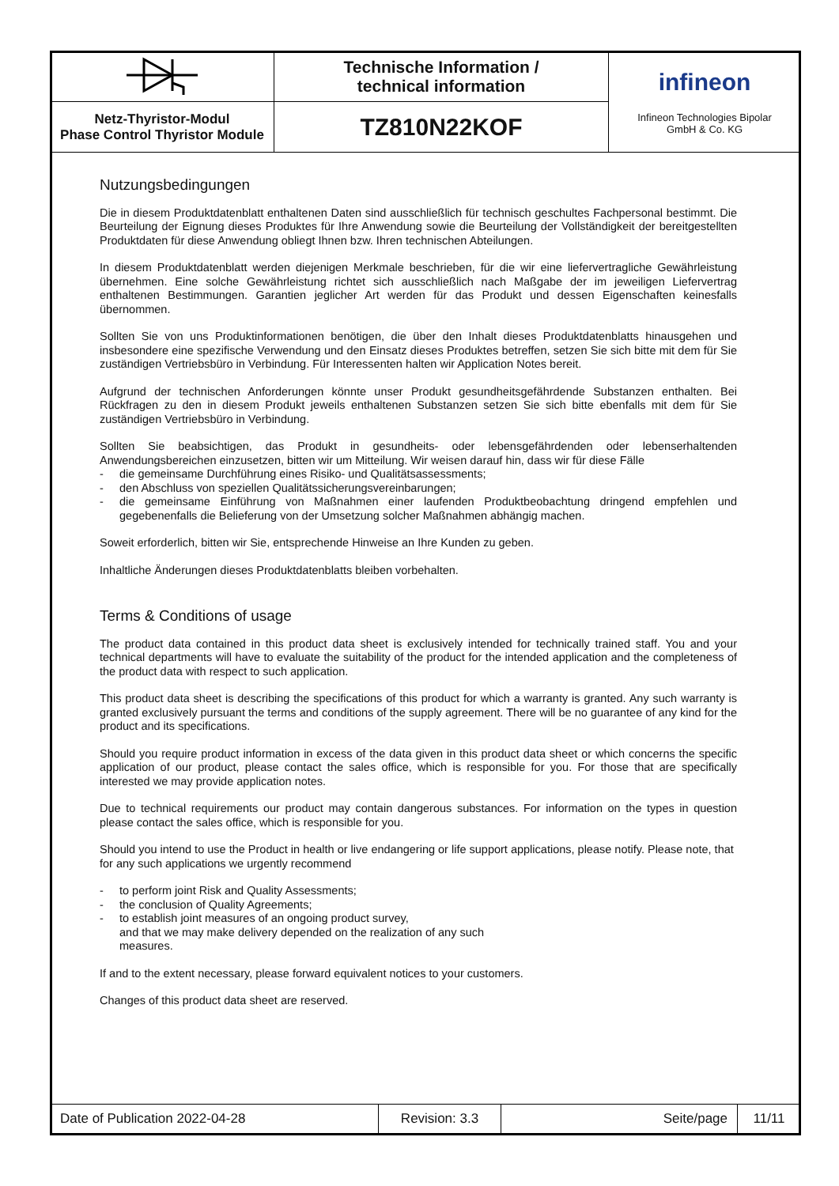| | Technische Information / technical information | infineon Infineon Technologies Bipolar GmbH & Co. KG |
| Netz-Thyristor-Modul Phase Control Thyristor Module | TZ810N22KOF | |
Nutzungsbedingungen
Die in diesem Produktdatenblatt enthaltenen Daten sind ausschließlich für technisch geschultes Fachpersonal bestimmt. Die Beurteilung der Eignung dieses Produktes für Ihre Anwendung sowie die Beurteilung der Vollständigkeit der bereitgestellten Produktdaten für diese Anwendung obliegt Ihnen bzw. Ihren technischen Abteilungen.
In diesem Produktdatenblatt werden diejenigen Merkmale beschrieben, für die wir eine liefervertragliche Gewährleistung übernehmen. Eine solche Gewährleistung richtet sich ausschließlich nach Maßgabe der im jeweiligen Liefervertrag enthaltenen Bestimmungen. Garantien jeglicher Art werden für das Produkt und dessen Eigenschaften keinesfalls übernommen.
Sollten Sie von uns Produktinformationen benötigen, die über den Inhalt dieses Produktdatenblatts hinausgehen und insbesondere eine spezifische Verwendung und den Einsatz dieses Produktes betreffen, setzen Sie sich bitte mit dem für Sie zuständigen Vertriebsbüro in Verbindung. Für Interessenten halten wir Application Notes bereit.
Aufgrund der technischen Anforderungen könnte unser Produkt gesundheitsgefährdende Substanzen enthalten. Bei Rückfragen zu den in diesem Produkt jeweils enthaltenen Substanzen setzen Sie sich bitte ebenfalls mit dem für Sie zuständigen Vertriebsbüro in Verbindung.
Sollten Sie beabsichtigen, das Produkt in gesundheits- oder lebensgefährdenden oder lebenserhaltenden Anwendungsbereichen einzusetzen, bitten wir um Mitteilung. Wir weisen darauf hin, dass wir für diese Fälle
- die gemeinsame Durchführung eines Risiko- und Qualitätsassessments;
- den Abschluss von speziellen Qualitätssicherungsvereinbarungen;
- die gemeinsame Einführung von Maßnahmen einer laufenden Produktbeobachtung dringend empfehlen und gegebenenfalls die Belieferung von der Umsetzung solcher Maßnahmen abhängig machen.
Soweit erforderlich, bitten wir Sie, entsprechende Hinweise an Ihre Kunden zu geben.
Inhaltliche Änderungen dieses Produktdatenblatts bleiben vorbehalten.
Terms & Conditions of usage
The product data contained in this product data sheet is exclusively intended for technically trained staff. You and your technical departments will have to evaluate the suitability of the product for the intended application and the completeness of the product data with respect to such application.
This product data sheet is describing the specifications of this product for which a warranty is granted. Any such warranty is granted exclusively pursuant the terms and conditions of the supply agreement. There will be no guarantee of any kind for the product and its specifications.
Should you require product information in excess of the data given in this product data sheet or which concerns the specific application of our product, please contact the sales office, which is responsible for you. For those that are specifically interested we may provide application notes.
Due to technical requirements our product may contain dangerous substances. For information on the types in question please contact the sales office, which is responsible for you.
Should you intend to use the Product in health or live endangering or life support applications, please notify. Please note, that for any such applications we urgently recommend
- to perform joint Risk and Quality Assessments;
- the conclusion of Quality Agreements;
- to establish joint measures of an ongoing product survey,
and that we may make delivery depended on the realization of any such
measures.
If and to the extent necessary, please forward equivalent notices to your customers.
Changes of this product data sheet are reserved.
| Date of Publication 2022-04-28 | Revision: 3.3 | Seite/page | 11/11 |